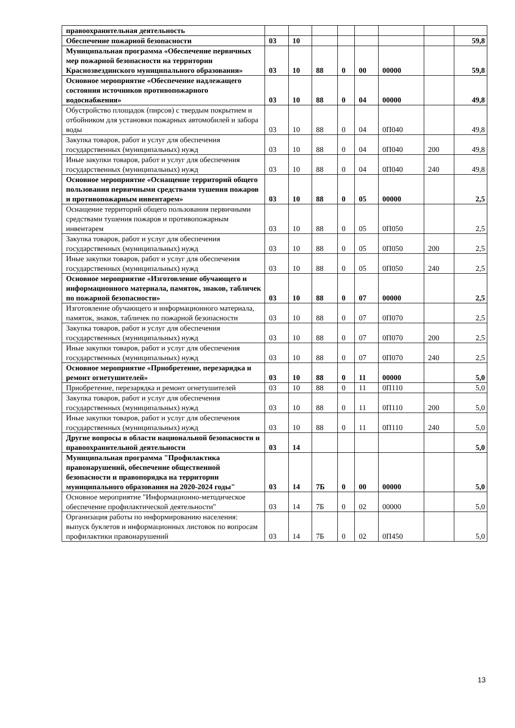| правоохранительная деятельность | | | | | | | | |
| Обеспечение пожарной безопасности | 03 | 10 | | | | | | 59,8 |
| Муниципальная программа «Обеспечение первичных мер пожарной безопасности на территории Краснозвездинского муниципального образования» | 03 | 10 | 88 | 0 | 00 | 00000 | | 59,8 |
| Основное мероприятие «Обеспечение надлежащего состояния источников противопожарного водоснабжения» | 03 | 10 | 88 | 0 | 04 | 00000 | | 49,8 |
| Обустройство площадок (пирсов) с твердым покрытием и отбойником для установки пожарных автомобилей и забора воды | 03 | 10 | 88 | 0 | 04 | 0П040 | | 49,8 |
| Закупка товаров, работ и услуг для обеспечения государственных (муниципальных) нужд | 03 | 10 | 88 | 0 | 04 | 0П040 | 200 | 49,8 |
| Иные закупки товаров, работ и услуг для обеспечения государственных (муниципальных) нужд | 03 | 10 | 88 | 0 | 04 | 0П040 | 240 | 49,8 |
| Основное мероприятие «Оснащение территорий общего пользования первичными средствами тушения пожаров и противопожарным инвентарем» | 03 | 10 | 88 | 0 | 05 | 00000 | | 2,5 |
| Оснащение территорий общего пользования первичными средствами тушения пожаров и противопожарным инвентарем | 03 | 10 | 88 | 0 | 05 | 0П050 | | 2,5 |
| Закупка товаров, работ и услуг для обеспечения государственных (муниципальных) нужд | 03 | 10 | 88 | 0 | 05 | 0П050 | 200 | 2,5 |
| Иные закупки товаров, работ и услуг для обеспечения государственных (муниципальных) нужд | 03 | 10 | 88 | 0 | 05 | 0П050 | 240 | 2,5 |
| Основное мероприятие «Изготовление обучающего и информационного материала, памяток, знаков, табличек по пожарной безопасности» | 03 | 10 | 88 | 0 | 07 | 00000 | | 2,5 |
| Изготовление обучающего и информационного материала, памяток, знаков, табличек по пожарной безопасности | 03 | 10 | 88 | 0 | 07 | 0П070 | | 2,5 |
| Закупка товаров, работ и услуг для обеспечения государственных (муниципальных) нужд | 03 | 10 | 88 | 0 | 07 | 0П070 | 200 | 2,5 |
| Иные закупки товаров, работ и услуг для обеспечения государственных (муниципальных) нужд | 03 | 10 | 88 | 0 | 07 | 0П070 | 240 | 2,5 |
| Основное мероприятие «Приобретение, перезарядка и ремонт огнетушителей» | 03 | 10 | 88 | 0 | 11 | 00000 | | 5,0 |
| Приобретение, перезарядка и ремонт огнетушителей | 03 | 10 | 88 | 0 | 11 | 0П110 | | 5,0 |
| Закупка товаров, работ и услуг для обеспечения государственных (муниципальных) нужд | 03 | 10 | 88 | 0 | 11 | 0П110 | 200 | 5,0 |
| Иные закупки товаров, работ и услуг для обеспечения государственных (муниципальных) нужд | 03 | 10 | 88 | 0 | 11 | 0П110 | 240 | 5,0 |
| Другие вопросы в области национальной безопасности и правоохранительной деятельности | 03 | 14 | | | | | | 5,0 |
| Муниципальная программа "Профилактика правонарушений, обеспечение общественной безопасности и правопорядка на территории муниципального образования на 2020-2024 годы" | 03 | 14 | 7Б | 0 | 00 | 00000 | | 5,0 |
| Основное мероприятие "Информационно-методическое обеспечение профилактической деятельности" | 03 | 14 | 7Б | 0 | 02 | 00000 | | 5,0 |
| Организация работы по информированию населения: выпуск буклетов и информационных листовок по вопросам профилактики правонарушений | 03 | 14 | 7Б | 0 | 02 | 0П450 | | 5,0 |
13